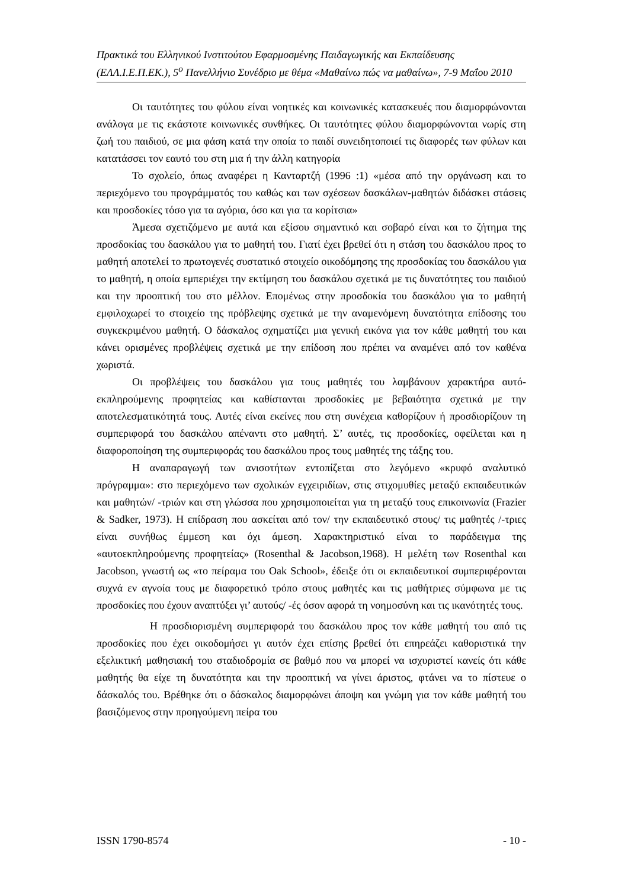Πρακτικά του Ελληνικού Ινστιτούτου Εφαρμοσμένης Παιδαγωγικής και Εκπαίδευσης (ΕΛΛ.Ι.Ε.Π.ΕΚ.), 5<sup>ο</sup> Πανελλήνιο Συνέδριο με θέμα «Μαθαίνω πώς να μαθαίνω», 7-9 Μαΐου 2010
Οι ταυτότητες του φύλου είναι νοητικές και κοινωνικές κατασκευές που διαμορφώνονται ανάλογα με τις εκάστοτε κοινωνικές συνθήκες. Οι ταυτότητες φύλου διαμορφώνονται νωρίς στη ζωή του παιδιού, σε μια φάση κατά την οποία το παιδί συνειδητοποιεί τις διαφορές των φύλων και κατατάσσει τον εαυτό του στη μια ή την άλλη κατηγορία
Το σχολείο, όπως αναφέρει η Κανταρτζή (1996 :1) «μέσα από την οργάνωση και το περιεχόμενο του προγράμματός του καθώς και των σχέσεων δασκάλων-μαθητών διδάσκει στάσεις και προσδοκίες τόσο για τα αγόρια, όσο και για τα κορίτσια»
Άμεσα σχετιζόμενο με αυτά και εξίσου σημαντικό και σοβαρό είναι και το ζήτημα της προσδοκίας του δασκάλου για το μαθητή του. Γιατί έχει βρεθεί ότι η στάση του δασκάλου προς το μαθητή αποτελεί το πρωτογενές συστατικό στοιχείο οικοδόμησης της προσδοκίας του δασκάλου για το μαθητή, η οποία εμπεριέχει την εκτίμηση του δασκάλου σχετικά με τις δυνατότητες του παιδιού και την προοπτική του στο μέλλον. Επομένως στην προσδοκία του δασκάλου για το μαθητή εμφιλοχωρεί το στοιχείο της πρόβλεψης σχετικά με την αναμενόμενη δυνατότητα επίδοσης του συγκεκριμένου μαθητή. Ο δάσκαλος σχηματίζει μια γενική εικόνα για τον κάθε μαθητή του και κάνει ορισμένες προβλέψεις σχετικά με την επίδοση που πρέπει να αναμένει από τον καθένα χωριστά.
Οι προβλέψεις του δασκάλου για τους μαθητές του λαμβάνουν χαρακτήρα αυτό-εκπληρούμενης προφητείας και καθίστανται προσδοκίες με βεβαιότητα σχετικά με την αποτελεσματικότητά τους. Αυτές είναι εκείνες που στη συνέχεια καθορίζουν ή προσδιορίζουν τη συμπεριφορά του δασκάλου απέναντι στο μαθητή. Σ’ αυτές, τις προσδοκίες, οφείλεται και η διαφοροποίηση της συμπεριφοράς του δασκάλου προς τους μαθητές της τάξης του.
Η αναπαραγωγή των ανισοτήτων εντοπίζεται στο λεγόμενο «κρυφό αναλυτικό πρόγραμμα»: στο περιεχόμενο των σχολικών εγχειριδίων, στις στιχομυθίες μεταξύ εκπαιδευτικών και μαθητών/ -τριών και στη γλώσσα που χρησιμοποιείται για τη μεταξύ τους επικοινωνία (Frazier & Sadker, 1973). Η επίδραση που ασκείται από τον/ την εκπαιδευτικό στους/ τις μαθητές /-τριες είναι συνήθως έμμεση και όχι άμεση. Χαρακτηριστικό είναι το παράδειγμα της «αυτοεκπληρούμενης προφητείας» (Rosenthal & Jacobson,1968). Η μελέτη των Rosenthal και Jacobson, γνωστή ως «το πείραμα του Oak School», έδειξε ότι οι εκπαιδευτικοί συμπεριφέρονται συχνά εν αγνοία τους με διαφορετικό τρόπο στους μαθητές και τις μαθήτριες σύμφωνα με τις προσδοκίες που έχουν αναπτύξει γι’ αυτούς/ -ές όσον αφορά τη νοημοσύνη και τις ικανότητές τους.
Η προσδιορισμένη συμπεριφορά του δασκάλου προς τον κάθε μαθητή του από τις προσδοκίες που έχει οικοδομήσει γι αυτόν έχει επίσης βρεθεί ότι επηρεάζει καθοριστικά την εξελικτική μαθησιακή του σταδιοδρομία σε βαθμό που να μπορεί να ισχυριστεί κανείς ότι κάθε μαθητής θα είχε τη δυνατότητα και την προοπτική να γίνει άριστος, φτάνει να το πίστευε ο δάσκαλός του. Βρέθηκε ότι ο δάσκαλος διαμορφώνει άποψη και γνώμη για τον κάθε μαθητή του βασιζόμενος στην προηγούμενη πείρα του
ISSN 1790-8574 - 10 -